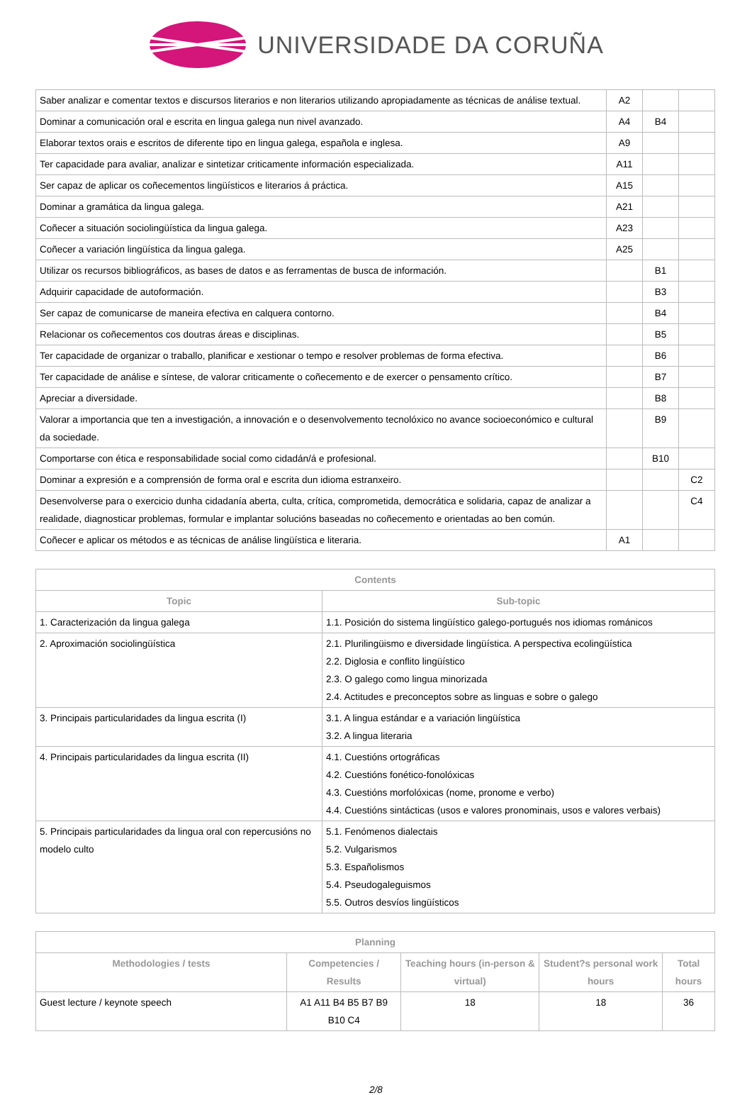UNIVERSIDADE DA CORUÑA
| Saber analizar e comentar textos e discursos literarios e non literarios utilizando apropiadamente as técnicas de análise textual. | A2 | | |
| Dominar a comunicación oral e escrita en lingua galega nun nivel avanzado. | A4 | B4 | |
| Elaborar textos orais e escritos de diferente tipo en lingua galega, española e inglesa. | A9 | | |
| Ter capacidade para avaliar, analizar e sintetizar criticamente información especializada. | A11 | | |
| Ser capaz de aplicar os coñecementos lingüísticos e literarios á práctica. | A15 | | |
| Dominar a gramática da lingua galega. | A21 | | |
| Coñecer a situación sociolingüística da lingua galega. | A23 | | |
| Coñecer a variación lingüística da lingua galega. | A25 | | |
| Utilizar os recursos bibliográficos, as bases de datos e as ferramentas de busca de información. | | B1 | |
| Adquirir capacidade de autoformación. | | B3 | |
| Ser capaz de comunicarse de maneira efectiva en calquera contorno. | | B4 | |
| Relacionar os coñecementos cos doutras áreas e disciplinas. | | B5 | |
| Ter capacidade de organizar o traballo, planificar e xestionar o tempo e resolver problemas de forma efectiva. | | B6 | |
| Ter capacidade de análise e síntese, de valorar criticamente o coñecemento e de exercer o pensamento crítico. | | B7 | |
| Apreciar a diversidade. | | B8 | |
| Valorar a importancia que ten a investigación, a innovación e o desenvolvemento tecnolóxico no avance socioeconómico e cultural da sociedade. | | B9 | |
| Comportarse con ética e responsabilidade social como cidadán/á e profesional. | | B10 | |
| Dominar a expresión e a comprensión de forma oral e escrita dun idioma estranxeiro. | | | C2 |
| Desenvolverse para o exercicio dunha cidadanía aberta, culta, crítica, comprometida, democrática e solidaria, capaz de analizar a realidade, diagnosticar problemas, formular e implantar solucións baseadas no coñecemento e orientadas ao ben común. | | | C4 |
| Coñecer e aplicar os métodos e as técnicas de análise lingüística e literaria. | A1 | | |
| Contents | |
| --- | --- |
| Topic | Sub-topic |
| 1. Caracterización da lingua galega | 1.1. Posición do sistema lingüístico galego-portugués nos idiomas románicos |
| 2. Aproximación sociolingüística | 2.1. Plurilingüismo e diversidade lingüística. A perspectiva ecolingüística 2.2. Diglosia e conflito lingüístico 2.3. O galego como lingua minorizada 2.4. Actitudes e preconceptos sobre as linguas e sobre o galego |
| 3. Principais particularidades da lingua escrita (I) | 3.1. A lingua estándar e a variación lingüística 3.2. A lingua literaria |
| 4. Principais particularidades da lingua escrita (II) | 4.1. Cuestións ortográficas 4.2. Cuestións fonético-fonolóxicas 4.3. Cuestións morfolóxicas (nome, pronome e verbo) 4.4. Cuestións sintácticas (usos e valores pronominais, usos e valores verbais) |
| 5. Principais particularidades da lingua oral con repercusións no modelo culto | 5.1. Fenómenos dialectais 5.2. Vulgarismos 5.3. Españolismos 5.4. Pseudogaleguismos 5.5. Outros desvíos lingüísticos |
| Planning | | | | |
| --- | --- | --- | --- | --- |
| Methodologies / tests | Competencies / Results | Teaching hours (in-person & virtual) | Student?s personal work hours | Total hours |
| Guest lecture / keynote speech | A1 A11 B4 B5 B7 B9 B10 C4 | 18 | 18 | 36 |
2/8